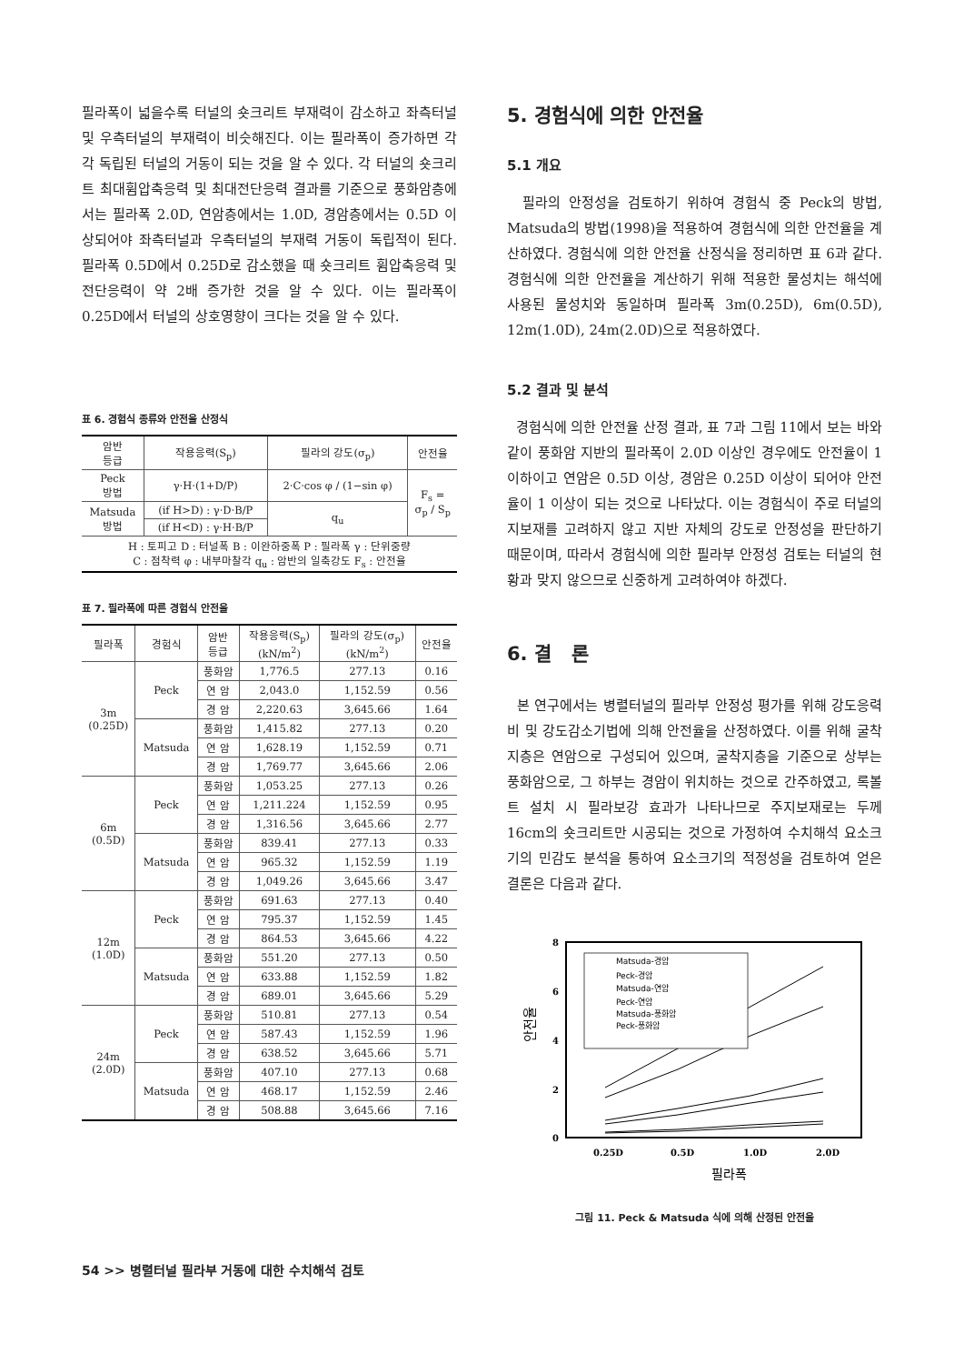필라폭이 넓을수록 터널의 숏크리트 부재력이 감소하고 좌측터널 및 우측터널의 부재력이 비슷해진다. 이는 필라폭이 증가하면 각각 독립된 터널의 거동이 되는 것을 알 수 있다. 각 터널의 숏크리트 최대휨압축응력 및 최대전단응력 결과를 기준으로 풍화암층에서는 필라폭 2.0D, 연암층에서는 1.0D, 경암층에서는 0.5D 이상되어야 좌측터널과 우측터널의 부재력 거동이 독립적이 된다. 필라폭 0.5D에서 0.25D로 감소했을 때 숏크리트 휨압축응력 및 전단응력이 약 2배 증가한 것을 알 수 있다. 이는 필라폭이 0.25D에서 터널의 상호영향이 크다는 것을 알 수 있다.
표 6. 경험식 종류와 안전율 산정식
| 암반 등급 | 작용응력(S<sub>p</sub>) | 필라의 강도(σ<sub>p</sub>) | 안전율 |
| --- | --- | --- | --- |
| Peck 방법 | γ·H·(1+D/P) | 2·C·cos φ / (1−sin φ) | F<sub>s</sub> = σ<sub>p</sub> / S<sub>p</sub> |
| Matsuda 방법 | (if H>D) : γ·D·B/P | q<sub>u</sub> | |
| | (if H<D) : γ·H·B/P | | |
| H : 토피고 D : 터널폭 B : 이완하중폭 P : 필라폭 γ : 단위중량 C : 점착력 φ : 내부마찰각 q<sub>u</sub> : 암반의 일축강도 F<sub>s</sub> : 안전율 | | | |
표 7. 필라폭에 따른 경험식 안전율
| 필라폭 | 경험식 | 암반 등급 | 작용응력(S<sub>p</sub>) (kN/m<sup>2</sup>) | 필라의 강도(σ<sub>p</sub>) (kN/m<sup>2</sup>) | 안전율 |
| --- | --- | --- | --- | --- | --- |
| 3m (0.25D) | Peck | 풍화암 | 1,776.5 | 277.13 | 0.16 |
| | | 연 암 | 2,043.0 | 1,152.59 | 0.56 |
| | | 경 암 | 2,220.63 | 3,645.66 | 1.64 |
| | Matsuda | 풍화암 | 1,415.82 | 277.13 | 0.20 |
| | | 연 암 | 1,628.19 | 1,152.59 | 0.71 |
| | | 경 암 | 1,769.77 | 3,645.66 | 2.06 |
| 6m (0.5D) | Peck | 풍화암 | 1,053.25 | 277.13 | 0.26 |
| | | 연 암 | 1,211.224 | 1,152.59 | 0.95 |
| | | 경 암 | 1,316.56 | 3,645.66 | 2.77 |
| | Matsuda | 풍화암 | 839.41 | 277.13 | 0.33 |
| | | 연 암 | 965.32 | 1,152.59 | 1.19 |
| | | 경 암 | 1,049.26 | 3,645.66 | 3.47 |
| 12m (1.0D) | Peck | 풍화암 | 691.63 | 277.13 | 0.40 |
| | | 연 암 | 795.37 | 1,152.59 | 1.45 |
| | | 경 암 | 864.53 | 3,645.66 | 4.22 |
| | Matsuda | 풍화암 | 551.20 | 277.13 | 0.50 |
| | | 연 암 | 633.88 | 1,152.59 | 1.82 |
| | | 경 암 | 689.01 | 3,645.66 | 5.29 |
| 24m (2.0D) | Peck | 풍화암 | 510.81 | 277.13 | 0.54 |
| | | 연 암 | 587.43 | 1,152.59 | 1.96 |
| | | 경 암 | 638.52 | 3,645.66 | 5.71 |
| | Matsuda | 풍화암 | 407.10 | 277.13 | 0.68 |
| | | 연 암 | 468.17 | 1,152.59 | 2.46 |
| | | 경 암 | 508.88 | 3,645.66 | 7.16 |
5. 경험식에 의한 안전율
5.1 개요
필라의 안정성을 검토하기 위하여 경험식 중 Peck의 방법, Matsuda의 방법(1998)을 적용하여 경험식에 의한 안전율을 계산하였다. 경험식에 의한 안전율 산정식을 정리하면 표 6과 같다. 경험식에 의한 안전율을 계산하기 위해 적용한 물성치는 해석에 사용된 물성치와 동일하며 필라폭 3m(0.25D), 6m(0.5D), 12m(1.0D), 24m(2.0D)으로 적용하였다.
5.2 결과 및 분석
경험식에 의한 안전율 산정 결과, 표 7과 그림 11에서 보는 바와 같이 풍화암 지반의 필라폭이 2.0D 이상인 경우에도 안전율이 1 이하이고 연암은 0.5D 이상, 경암은 0.25D 이상이 되어야 안전율이 1 이상이 되는 것으로 나타났다. 이는 경험식이 주로 터널의 지보재를 고려하지 않고 지반 자체의 강도로 안정성을 판단하기 때문이며, 따라서 경험식에 의한 필라부 안정성 검토는 터널의 현황과 맞지 않으므로 신중하게 고려하여야 하겠다.
6. 결 론
본 연구에서는 병렬터널의 필라부 안정성 평가를 위해 강도응력비 및 강도감소기법에 의해 안전율을 산정하였다. 이를 위해 굴착지층은 연암으로 구성되어 있으며, 굴착지층을 기준으로 상부는 풍화암으로, 그 하부는 경암이 위치하는 것으로 간주하였고, 록볼트 설치 시 필라보강 효과가 나타나므로 주지보재로는 두께 16cm의 숏크리트만 시공되는 것으로 가정하여 수치해석 요소크기의 민감도 분석을 통하여 요소크기의 적정성을 검토하여 얻은 결론은 다음과 같다.
8
6
4
2
0
0.25D
0.5D
1.0D
2.0D
필라폭
안전율
Matsuda-경암
Peck-경암
Matsuda-연암
Peck-연암
Matsuda-풍화암
Peck-풍화암
그림 11. Peck & Matsuda 식에 의해 산정된 안전율
54 >> 병렬터널 필라부 거동에 대한 수치해석 검토